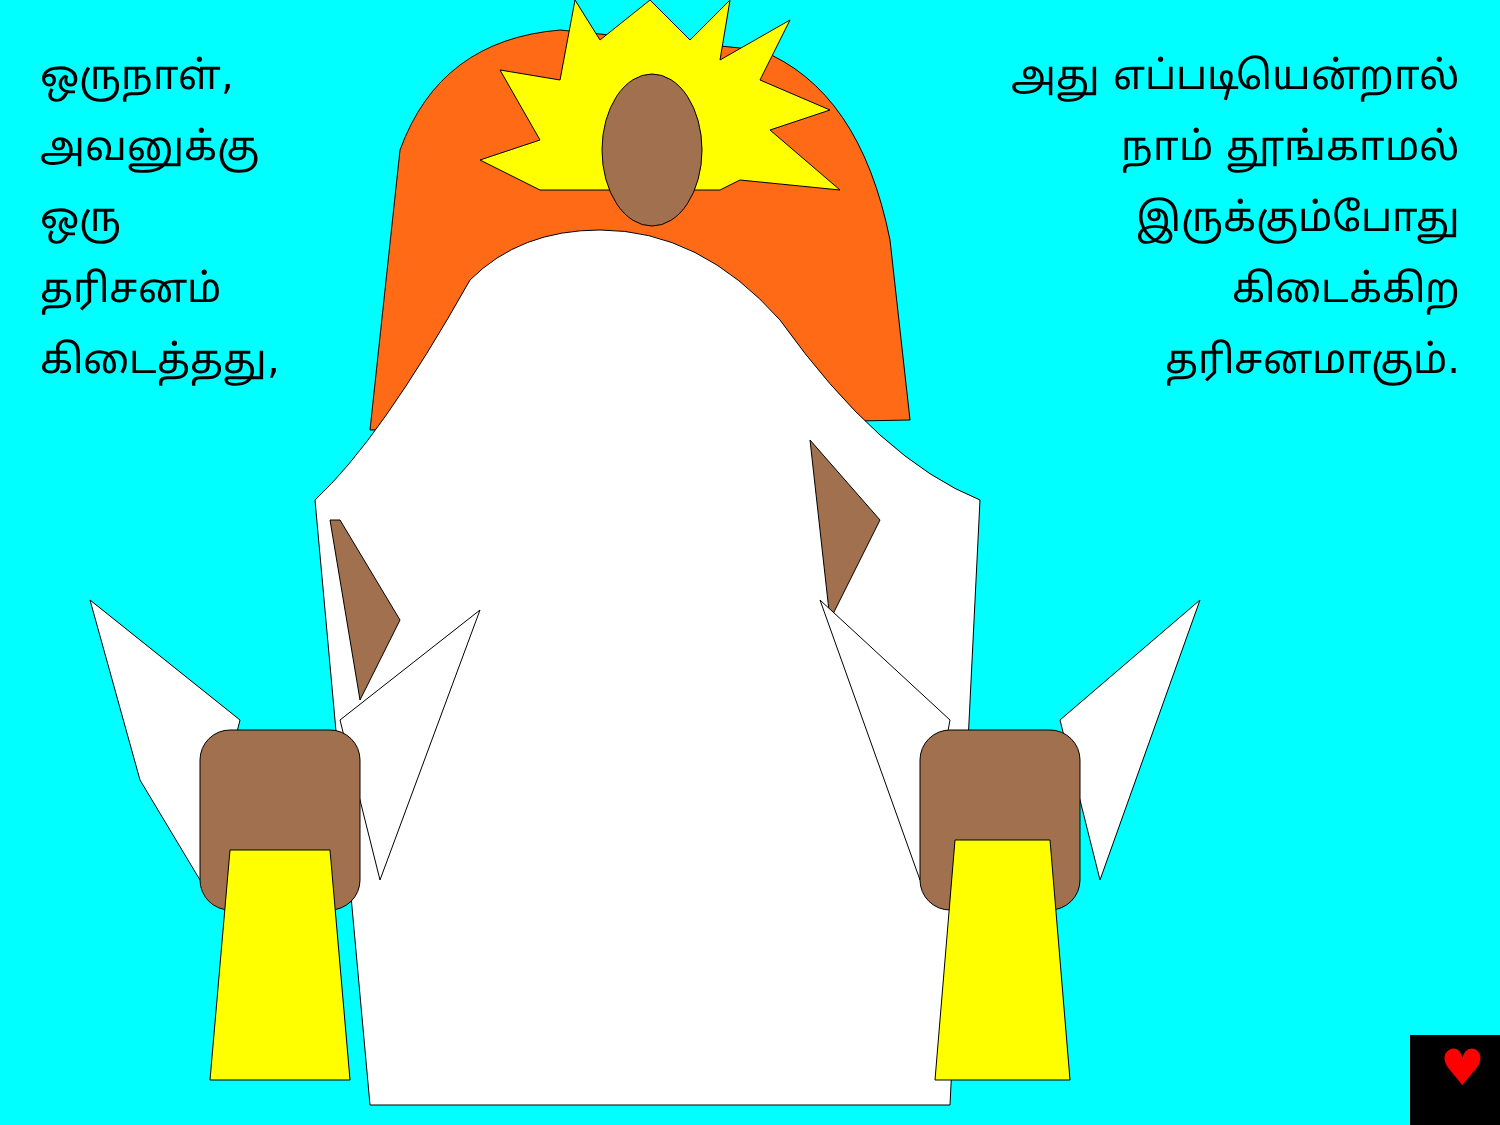♥
ஒருநாள்,
அவனுக்கு
ஒரு
தரிசனம்
கிடைத்தது,
அது எப்படியென்றால்
நாம் தூங்காமல்
இருக்கும்போது
கிடைக்கிற
தரிசனமாகும்.